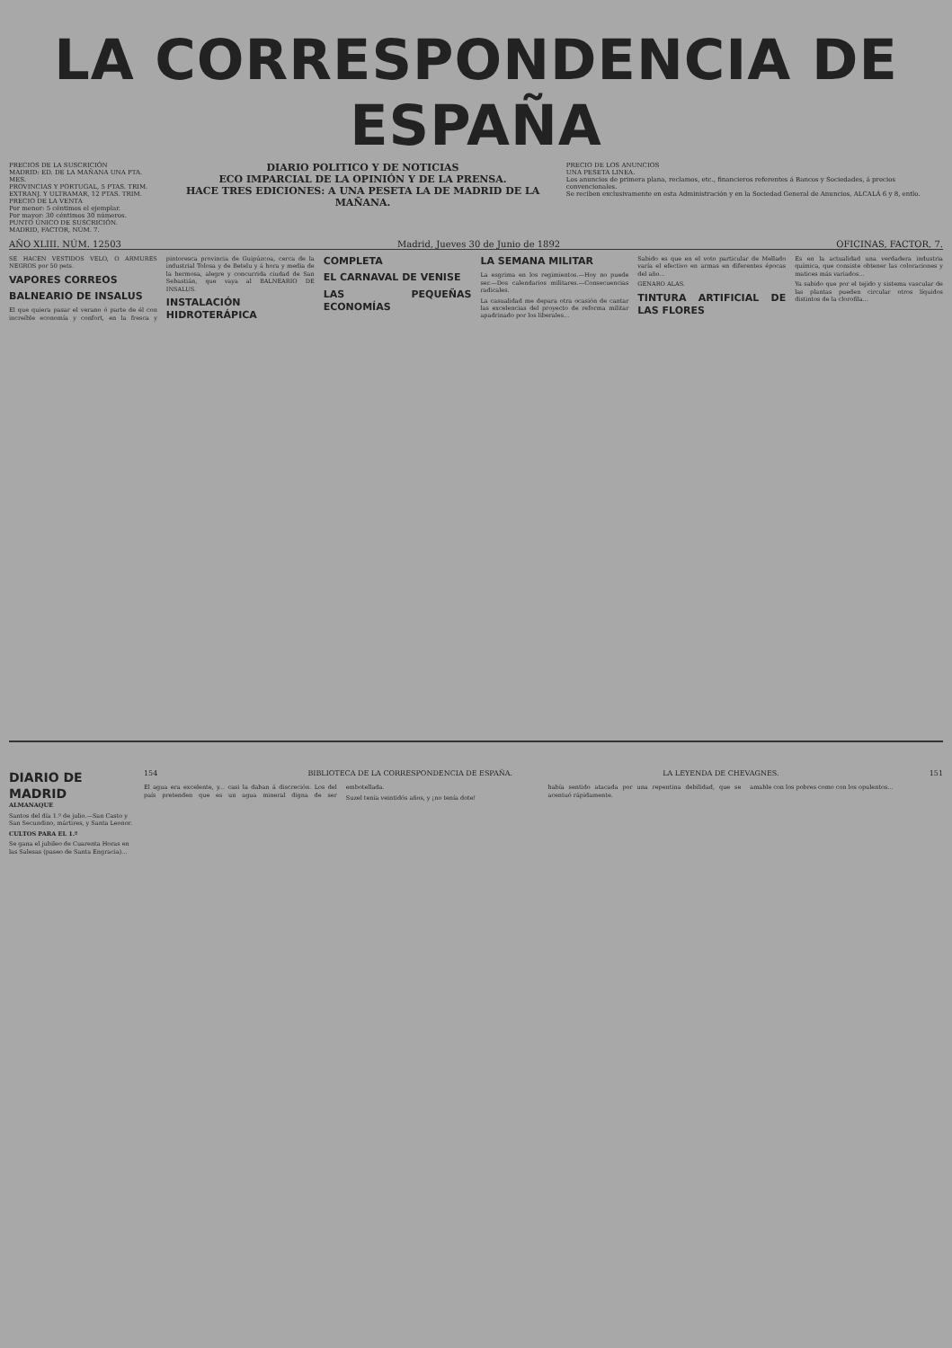LA CORRESPONDENCIA DE ESPAÑA
PRECIOS DE LA SUSCRICIÓN
MADRID: ED. DE LA MAÑANA UNA PTA. MES.
PROVINCIAS Y PORTUGAL, 5 PTAS. TRIM.
EXTRANJ. Y ULTRAMAR, 12 PTAS. TRIM.
PRECIO DE LA VENTA
Por menor: 5 céntimos el ejemplar.
Por mayor: 30 céntimos 30 números.
PUNTO ÚNICO DE SUSCRICIÓN.
MADRID, FACTOR, NÚM. 7.
DIARIO POLITICO Y DE NOTICIAS
ECO IMPARCIAL DE LA OPINIÓN Y DE LA PRENSA.
HACE TRES EDICIONES: A UNA PESETA LA DE MADRID DE LA MAÑANA.
PRECIO DE LOS ANUNCIOS
UNA PESETA LINEA.
Los anuncios de primera plana, reclamos, etc., financieros referentes á Bancos y Sociedades, á precios convencionales.
Se reciben exclusivamente en esta Administración y en la Sociedad General de Anuncios, ALCALÁ 6 y 8, entlo.
AÑO XLIII. NÚM. 12503 Madrid, Jueves 30 de Junio de 1892 OFICINAS, FACTOR, 7.
SE HACEN VESTIDOS VELO, O ARMURES NEGROS por 50 pets.
VAPORES CORREOS
BALNEARIO DE INSALUS
El que quiera pasar el verano ó parte de él con increíble economía y confort, en la fresca y pintoresca provincia de Guipúzcoa, cerca de la industrial Tolosa y de Betelu y á hora y media de la hermosa, alegre y concurrida ciudad de San Sebastián, que vaya al BALNEARIO DE INSALUS.
INSTALACIÓN HIDROTERÁPICA COMPLETA
EL CARNAVAL DE VENISE
LAS PEQUEÑAS ECONOMÍAS
LA SEMANA MILITAR
La esgrima en los regimientos.—Hoy no puede ser.—Dos calendarios militares.—Consecuencias radicales.
La casualidad me depara otra ocasión de cantar las excelencias del proyecto de reforma militar apadrinado por los liberales...
Sabido es que en el voto particular de Mellado varía el efectivo en armas en diferentes épocas del año...
GENARO ALAS.
TINTURA ARTIFICIAL DE LAS FLORES
Es en la actualidad una verdadera industria química, que consiste obtener las coloraciones y matices más variados...
Ya sabido que por el tejido y sistema vascular de las plantas pueden circular otros líquidos distintos de la clorofila...
DIARIO DE MADRID
ALMANAQUE
Santos del día 1.º de julio.—San Casto y San Secundino, mártires, y Santa Leonor.
CULTOS PARA EL 1.º
Se gana el jubileo de Cuarenta Horas en las Salesas (paseo de Santa Engracia)...
154 BIBLIOTECA DE LA CORRESPONDENCIA DE ESPAÑA. LA LEYENDA DE CHEVAGNES. 151
El agua era excelente, y... casi la daban á discreción. Los del país pretenden que es un agua mineral digna de ser embotellada.
Suzel tenía veintidós años, y ¡no tenía dote!
había sentido atacada por una repentina debilidad, que se acentuó rápidamente.
amable con los pobres como con los opulentos...